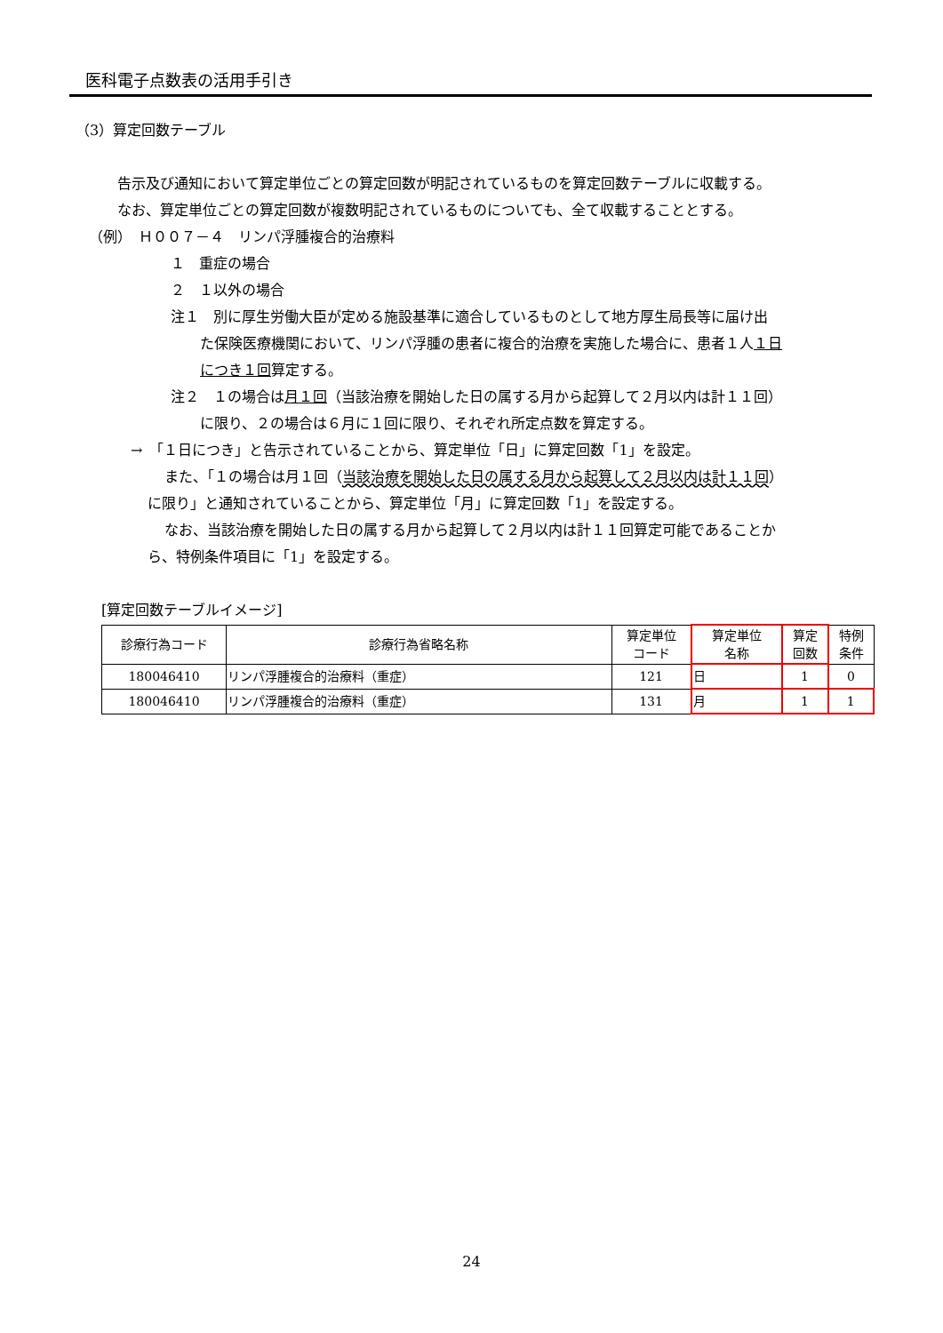医科電子点数表の活用手引き
（3）算定回数テーブル
告示及び通知において算定単位ごとの算定回数が明記されているものを算定回数テーブルに収載する。
なお、算定単位ごとの算定回数が複数明記されているものについても、全て収載することとする。
（例）　Ｈ００７－４　リンパ浮腫複合的治療料
１　重症の場合
２　１以外の場合
注１　別に厚生労働大臣が定める施設基準に適合しているものとして地方厚生局長等に届け出
た保険医療機関において、リンパ浮腫の患者に複合的治療を実施した場合に、患者１人１日
につき１回算定する。
注２　１の場合は月１回（当該治療を開始した日の属する月から起算して２月以内は計１１回）
に限り、２の場合は６月に１回に限り、それぞれ所定点数を算定する。
→　「１日につき」と告示されていることから、算定単位「日」に算定回数「1」を設定。
また、「１の場合は月１回（当該治療を開始した日の属する月から起算して２月以内は計１１回）
に限り」と通知されていることから、算定単位「月」に算定回数「1」を設定する。
なお、当該治療を開始した日の属する月から起算して２月以内は計１１回算定可能であることか
ら、特例条件項目に「1」を設定する。
[算定回数テーブルイメージ]
| 診療行為コード | 診療行為省略名称 | 算定単位 コード | 算定単位 名称 | 算定 回数 | 特例 条件 |
| --- | --- | --- | --- | --- | --- |
| 180046410 | リンパ浮腫複合的治療料（重症） | 121 | 日 | 1 | 0 |
| 180046410 | リンパ浮腫複合的治療料（重症） | 131 | 月 | 1 | 1 |
24